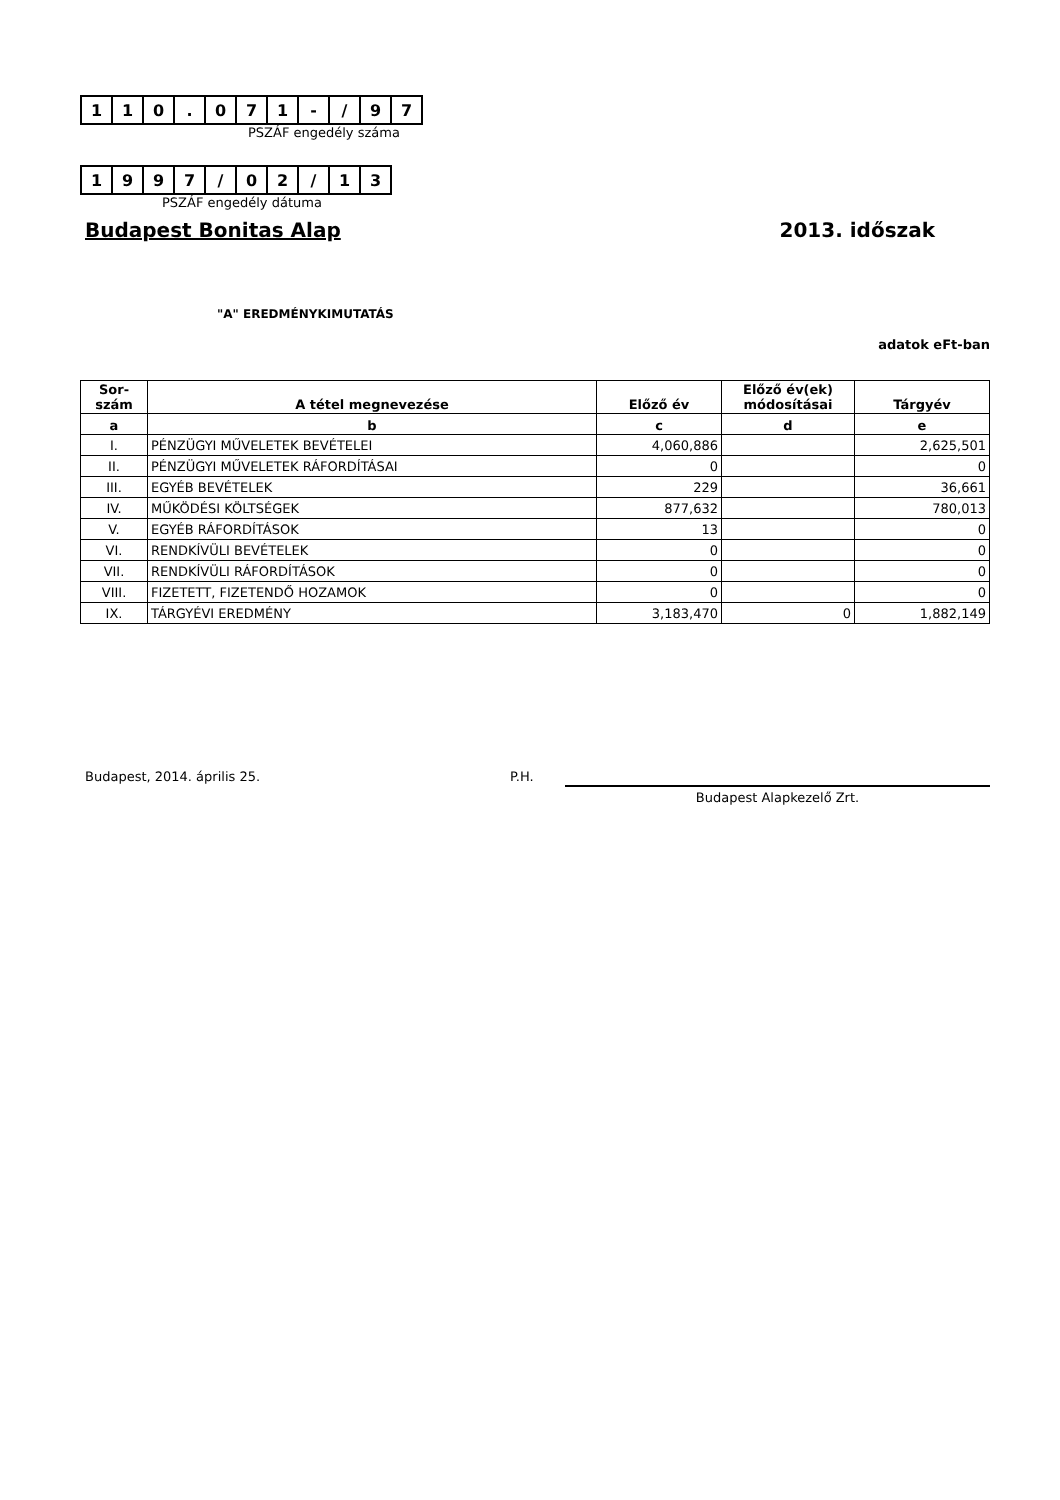| 1 | 1 | 0 | . | 0 | 7 | 1 | - | / | 9 | 7 |
PSZÁF engedély száma
| 1 | 9 | 9 | 7 | / | 0 | 2 | / | 1 | 3 |
PSZÁF engedély dátuma
Budapest Bonitas Alap 2013. időszak
"A" EREDMÉNYKIMUTATÁS
adatok eFt-ban
| Sor- szám | A tétel megnevezése | Előző év | Előző év(ek) módosításai | Tárgyév |
| --- | --- | --- | --- | --- |
| a | b | c | d | e |
| I. | PÉNZÜGYI MŰVELETEK BEVÉTELEI | 4,060,886 | | 2,625,501 |
| II. | PÉNZÜGYI MŰVELETEK RÁFORDÍTÁSAI | 0 | | 0 |
| III. | EGYÉB BEVÉTELEK | 229 | | 36,661 |
| IV. | MŰKÖDÉSI KÖLTSÉGEK | 877,632 | | 780,013 |
| V. | EGYÉB RÁFORDÍTÁSOK | 13 | | 0 |
| VI. | RENDKÍVÜLI BEVÉTELEK | 0 | | 0 |
| VII. | RENDKÍVÜLI RÁFORDÍTÁSOK | 0 | | 0 |
| VIII. | FIZETETT, FIZETENDŐ HOZAMOK | 0 | | 0 |
| IX. | TÁRGYÉVI EREDMÉNY | 3,183,470 | 0 | 1,882,149 |
Budapest, 2014. április 25. P.H.
Budapest Alapkezelő Zrt.